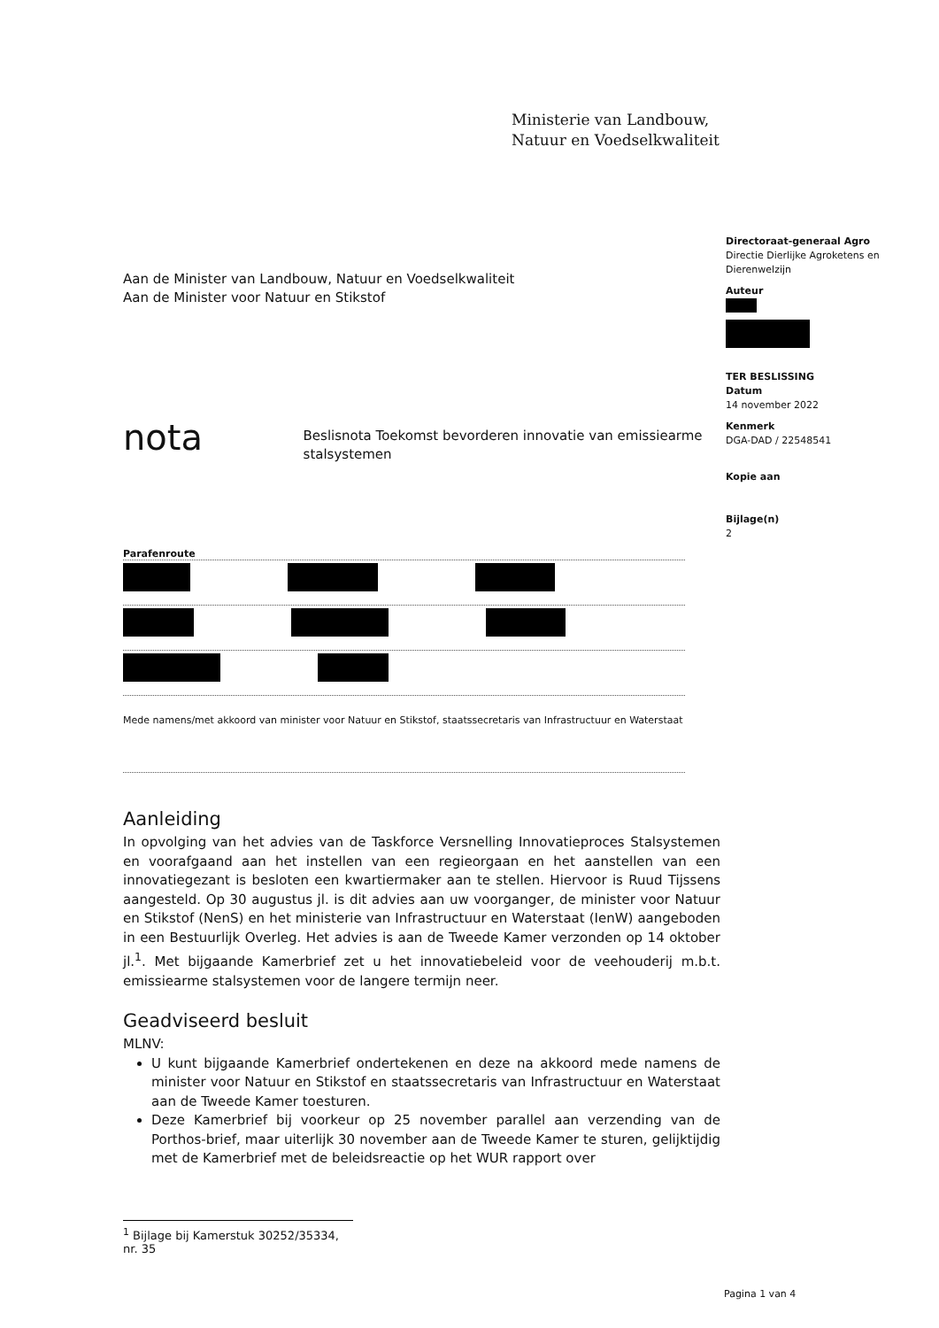Ministerie van Landbouw,
Natuur en Voedselkwaliteit
Directoraat-generaal Agro
Directie Dierlijke Agroketens en Dierenwelzijn
Auteur
TER BESLISSING
Datum
14 november 2022
Kenmerk
DGA-DAD / 22548541
Kopie aan
Bijlage(n)
2
Aan de Minister van Landbouw, Natuur en Voedselkwaliteit
Aan de Minister voor Natuur en Stikstof
nota
Beslisnota Toekomst bevorderen innovatie van emissiearme stalsystemen
Parafenroute
Mede namens/met akkoord van minister voor Natuur en Stikstof, staatssecretaris van Infrastructuur en Waterstaat
Aanleiding
In opvolging van het advies van de Taskforce Versnelling Innovatieproces Stalsystemen en voorafgaand aan het instellen van een regieorgaan en het aanstellen van een innovatiegezant is besloten een kwartiermaker aan te stellen. Hiervoor is Ruud Tijssens aangesteld. Op 30 augustus jl. is dit advies aan uw voorganger, de minister voor Natuur en Stikstof (NenS) en het ministerie van Infrastructuur en Waterstaat (IenW) aangeboden in een Bestuurlijk Overleg. Het advies is aan de Tweede Kamer verzonden op 14 oktober jl.<sup>1</sup>. Met bijgaande Kamerbrief zet u het innovatiebeleid voor de veehouderij m.b.t. emissiearme stalsystemen voor de langere termijn neer.
Geadviseerd besluit
MLNV:
U kunt bijgaande Kamerbrief ondertekenen en deze na akkoord mede namens de minister voor Natuur en Stikstof en staatssecretaris van Infrastructuur en Waterstaat aan de Tweede Kamer toesturen.
Deze Kamerbrief bij voorkeur op 25 november parallel aan verzending van de Porthos-brief, maar uiterlijk 30 november aan de Tweede Kamer te sturen, gelijktijdig met de Kamerbrief met de beleidsreactie op het WUR rapport over
<sup>1</sup> Bijlage bij Kamerstuk 30252/35334, nr. 35
Pagina 1 van 4